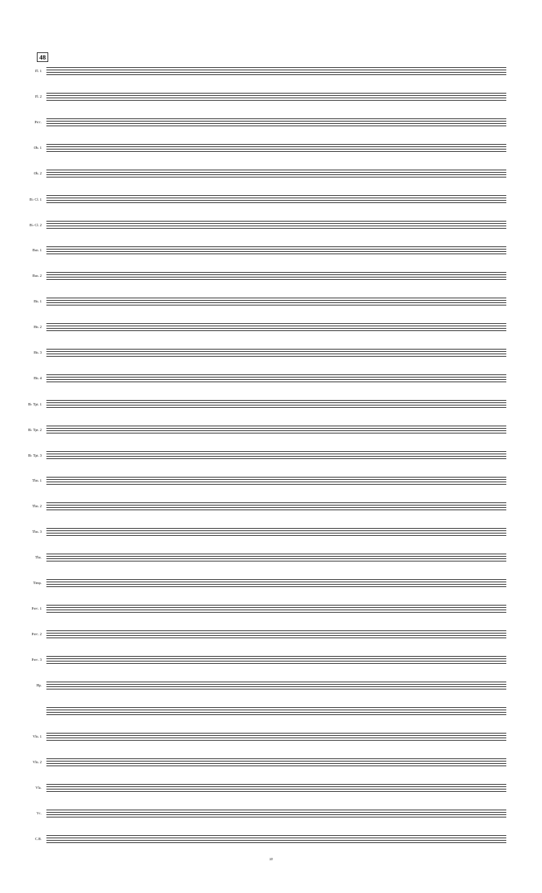48
Fl. 1
Fl. 2
Picc.
Ob. 1
Ob. 2
B♭ Cl. 1
B♭ Cl. 2
Bsn. 1
Bsn. 2
Hn. 1
Hn. 2
Hn. 3
Hn. 4
B♭ Tpt. 1
B♭ Tpt. 2
B♭ Tpt. 3
Tbn. 1
Tbn. 2
Tbn. 3
Tba.
Timp.
Perc. 1
Perc. 2
Perc. 3
Hp.
Vln. 1
Vln. 2
Vla.
Vc.
C.B.
10